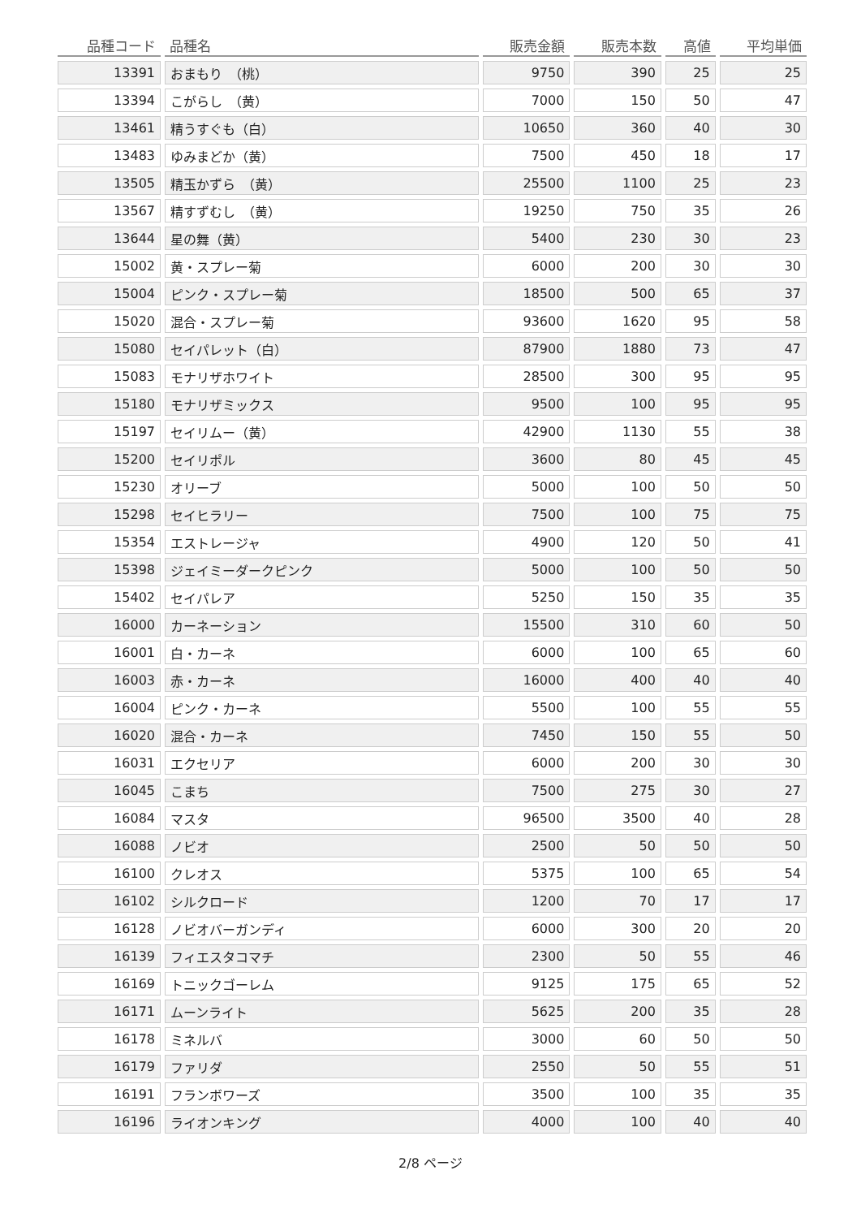| 品種コード | 品種名 | 販売金額 | 販売本数 | 高値 | 平均単価 |
| --- | --- | --- | --- | --- | --- |
| 13391 | おまもり （桃） | 9750 | 390 | 25 | 25 |
| 13394 | こがらし （黄） | 7000 | 150 | 50 | 47 |
| 13461 | 精うすぐも（白） | 10650 | 360 | 40 | 30 |
| 13483 | ゆみまどか（黄） | 7500 | 450 | 18 | 17 |
| 13505 | 精玉かずら （黄） | 25500 | 1100 | 25 | 23 |
| 13567 | 精すずむし （黄） | 19250 | 750 | 35 | 26 |
| 13644 | 星の舞（黄） | 5400 | 230 | 30 | 23 |
| 15002 | 黄・スプレー菊 | 6000 | 200 | 30 | 30 |
| 15004 | ピンク・スプレー菊 | 18500 | 500 | 65 | 37 |
| 15020 | 混合・スプレー菊 | 93600 | 1620 | 95 | 58 |
| 15080 | セイパレット（白） | 87900 | 1880 | 73 | 47 |
| 15083 | モナリザホワイト | 28500 | 300 | 95 | 95 |
| 15180 | モナリザミックス | 9500 | 100 | 95 | 95 |
| 15197 | セイリムー（黄） | 42900 | 1130 | 55 | 38 |
| 15200 | セイリポル | 3600 | 80 | 45 | 45 |
| 15230 | オリーブ | 5000 | 100 | 50 | 50 |
| 15298 | セイヒラリー | 7500 | 100 | 75 | 75 |
| 15354 | エストレージャ | 4900 | 120 | 50 | 41 |
| 15398 | ジェイミーダークピンク | 5000 | 100 | 50 | 50 |
| 15402 | セイパレア | 5250 | 150 | 35 | 35 |
| 16000 | カーネーション | 15500 | 310 | 60 | 50 |
| 16001 | 白・カーネ | 6000 | 100 | 65 | 60 |
| 16003 | 赤・カーネ | 16000 | 400 | 40 | 40 |
| 16004 | ピンク・カーネ | 5500 | 100 | 55 | 55 |
| 16020 | 混合・カーネ | 7450 | 150 | 55 | 50 |
| 16031 | エクセリア | 6000 | 200 | 30 | 30 |
| 16045 | こまち | 7500 | 275 | 30 | 27 |
| 16084 | マスタ | 96500 | 3500 | 40 | 28 |
| 16088 | ノビオ | 2500 | 50 | 50 | 50 |
| 16100 | クレオス | 5375 | 100 | 65 | 54 |
| 16102 | シルクロード | 1200 | 70 | 17 | 17 |
| 16128 | ノビオバーガンディ | 6000 | 300 | 20 | 20 |
| 16139 | フィエスタコマチ | 2300 | 50 | 55 | 46 |
| 16169 | トニックゴーレム | 9125 | 175 | 65 | 52 |
| 16171 | ムーンライト | 5625 | 200 | 35 | 28 |
| 16178 | ミネルバ | 3000 | 60 | 50 | 50 |
| 16179 | ファリダ | 2550 | 50 | 55 | 51 |
| 16191 | フランボワーズ | 3500 | 100 | 35 | 35 |
| 16196 | ライオンキング | 4000 | 100 | 40 | 40 |
2/8 ページ